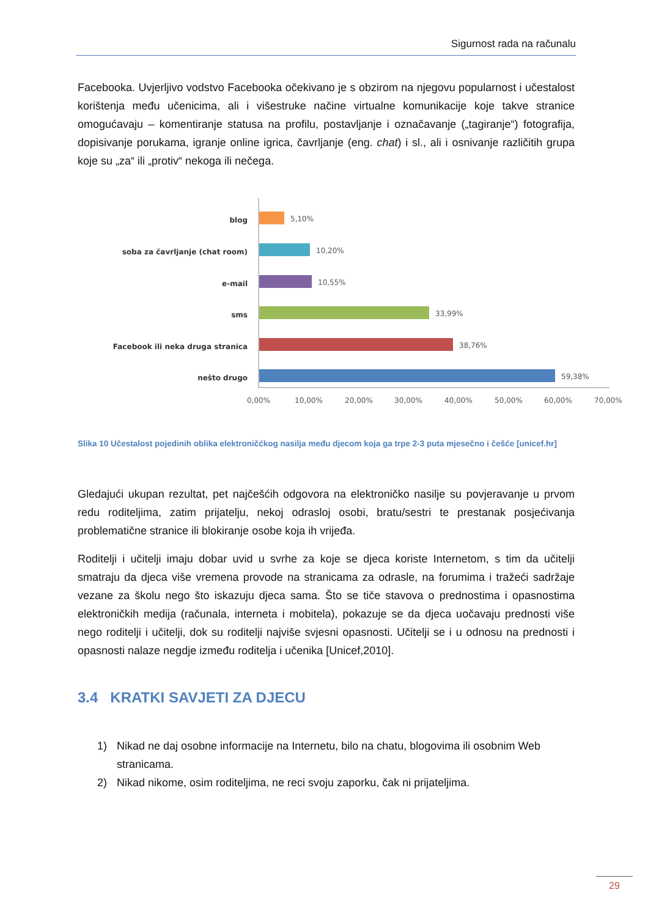Sigurnost rada na računalu
Facebooka. Uvjerljivo vodstvo Facebooka očekivano je s obzirom na njegovu popularnost i učestalost korištenja među učenicima, ali i višestruke načine virtualne komunikacije koje takve stranice omogućavaju – komentiranje statusa na profilu, postavljanje i označavanje („tagiranje“) fotografija, dopisivanje porukama, igranje online igrica, čavrljanje (eng. chat) i sl., ali i osnivanje različitih grupa koje su „za“ ili „protiv“ nekoga ili nečega.
blog
soba za čavrljanje (chat room)
e-mail
sms
Facebook ili neka druga stranica
nešto drugo
5,10%
10,20%
10,55%
33,99%
38,76%
59,38%
0,00%
10,00%
20,00%
30,00%
40,00%
50,00%
60,00%
70,00%
Slika 10 Učestalost pojedinih oblika elektroničćkog nasilja među djecom koja ga trpe 2-3 puta mjesečno i češće [unicef.hr]
Gledajući ukupan rezultat, pet najčešćih odgovora na elektroničko nasilje su povjeravanje u prvom redu roditeljima, zatim prijatelju, nekoj odrasloj osobi, bratu/sestri te prestanak posjećivanja problematične stranice ili blokiranje osobe koja ih vrijeđa.
Roditelji i učitelji imaju dobar uvid u svrhe za koje se djeca koriste Internetom, s tim da učitelji smatraju da djeca više vremena provode na stranicama za odrasle, na forumima i tražeći sadržaje vezane za školu nego što iskazuju djeca sama. Što se tiče stavova o prednostima i opasnostima elektroničkih medija (računala, interneta i mobitela), pokazuje se da djeca uočavaju prednosti više nego roditelji i učitelji, dok su roditelji najviše svjesni opasnosti. Učitelji se i u odnosu na prednosti i opasnosti nalaze negdje između roditelja i učenika [Unicef,2010].
3.4 KRATKI SAVJETI ZA DJECU
1) Nikad ne daj osobne informacije na Internetu, bilo na chatu, blogovima ili osobnim Web stranicama.
2) Nikad nikome, osim roditeljima, ne reci svoju zaporku, čak ni prijateljima.
29